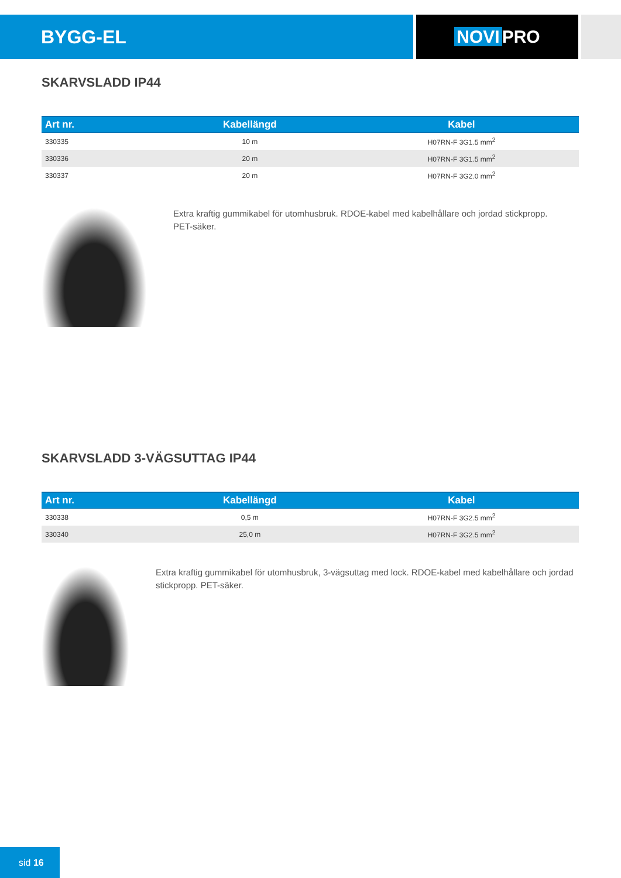BYGG-EL NOVI PRO
SKARVSLADD IP44
| Art nr. | Kabellängd | Kabel |
| --- | --- | --- |
| 330335 | 10 m | H07RN-F 3G1.5 mm<sup>2</sup> |
| 330336 | 20 m | H07RN-F 3G1.5 mm<sup>2</sup> |
| 330337 | 20 m | H07RN-F 3G2.0 mm<sup>2</sup> |
Extra kraftig gummikabel för utomhusbruk. RDOE-kabel med kabelhållare och jordad stickpropp.
PET-säker.
SKARVSLADD 3-VÄGSUTTAG IP44
| Art nr. | Kabellängd | Kabel |
| --- | --- | --- |
| 330338 | 0,5 m | H07RN-F 3G2.5 mm<sup>2</sup> |
| 330340 | 25,0 m | H07RN-F 3G2.5 mm<sup>2</sup> |
Extra kraftig gummikabel för utomhusbruk, 3-vägsuttag med lock. RDOE-kabel med kabelhållare och jordad stickpropp. PET-säker.
sid 16